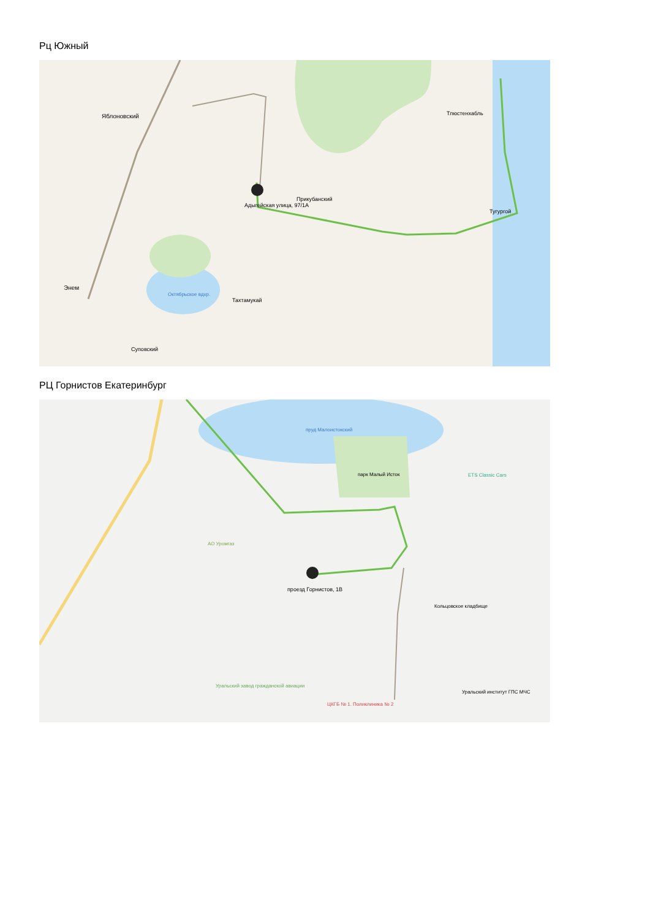Рц Южный
Яблоновский
Адыгейская улица, 97/1А
Прикубанский
Тлюстенхабль
Тугургой
Октябрьское вдхр.
Энем
Тахтамукай
Суповский
РЦ Горнистов Екатеринбург
проезд Горнистов, 1В
пруд Малоистокский
парк Малый Исток
ETS Classic Cars
АО Уромгаз
Кольцовское кладбище
Уральский завод гражданской авиации
ЦКГБ № 1. Поликлиника № 2
Уральский институт ГПС МЧС